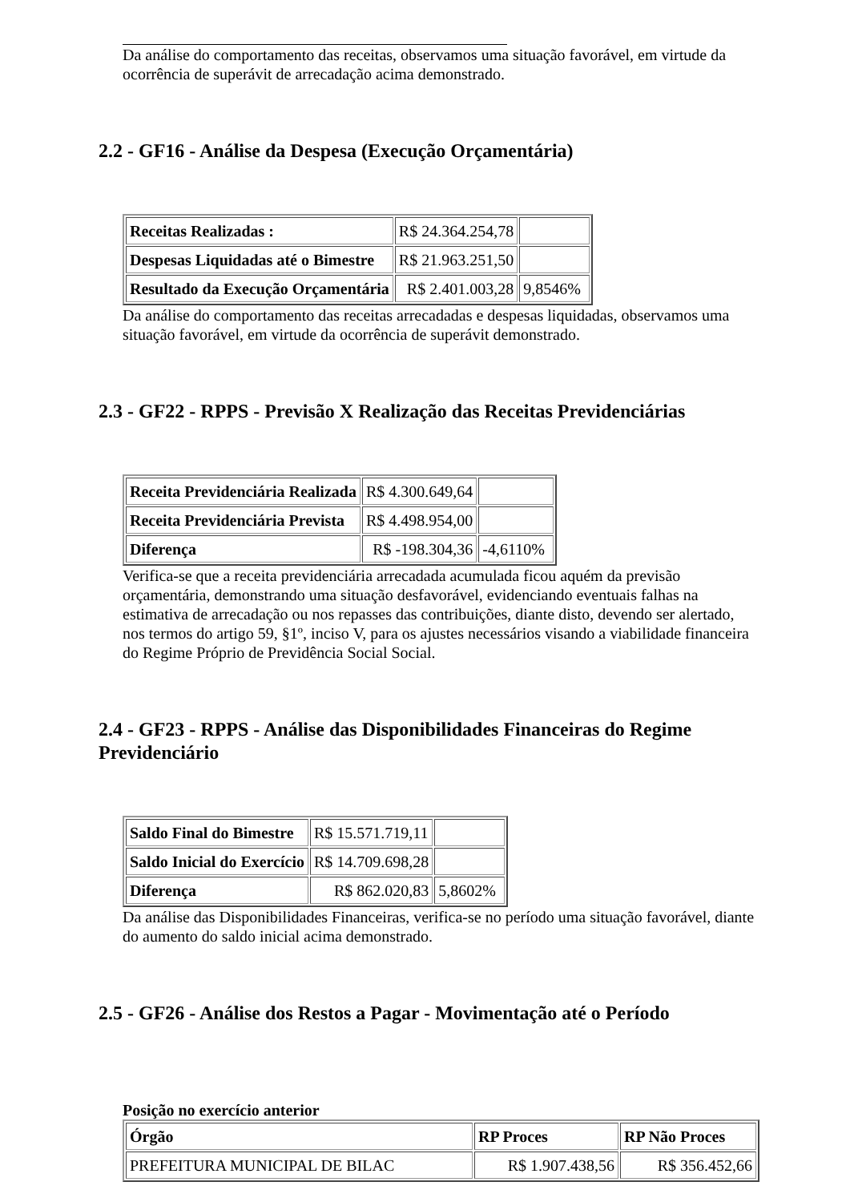Da análise do comportamento das receitas, observamos uma situação favorável, em virtude da ocorrência de superávit de arrecadação acima demonstrado.
2.2 - GF16 - Análise da Despesa (Execução Orçamentária)
| Receitas Realizadas : | R$ 24.364.254,78 | |
| Despesas Liquidadas até o Bimestre | R$ 21.963.251,50 | |
| Resultado da Execução Orçamentária | R$ 2.401.003,28 | 9,8546% |
Da análise do comportamento das receitas arrecadadas e despesas liquidadas, observamos uma situação favorável, em virtude da ocorrência de superávit demonstrado.
2.3 - GF22 - RPPS - Previsão X Realização das Receitas Previdenciárias
| Receita Previdenciária Realizada | R$ 4.300.649,64 | |
| Receita Previdenciária Prevista | R$ 4.498.954,00 | |
| Diferença | R$ -198.304,36 | -4,6110% |
Verifica-se que a receita previdenciária arrecadada acumulada ficou aquém da previsão orçamentária, demonstrando uma situação desfavorável, evidenciando eventuais falhas na estimativa de arrecadação ou nos repasses das contribuições, diante disto, devendo ser alertado, nos termos do artigo 59, §1º, inciso V, para os ajustes necessários visando a viabilidade financeira do Regime Próprio de Previdência Social Social.
2.4 - GF23 - RPPS - Análise das Disponibilidades Financeiras do Regime Previdenciário
| Saldo Final do Bimestre | R$ 15.571.719,11 | |
| Saldo Inicial do Exercício | R$ 14.709.698,28 | |
| Diferença | R$ 862.020,83 | 5,8602% |
Da análise das Disponibilidades Financeiras, verifica-se no período uma situação favorável, diante do aumento do saldo inicial acima demonstrado.
2.5 - GF26 - Análise dos Restos a Pagar - Movimentação até o Período
Posição no exercício anterior
| Órgão | RP Proces | RP Não Proces |
| --- | --- | --- |
| PREFEITURA MUNICIPAL DE BILAC | R$ 1.907.438,56 | R$ 356.452,66 |